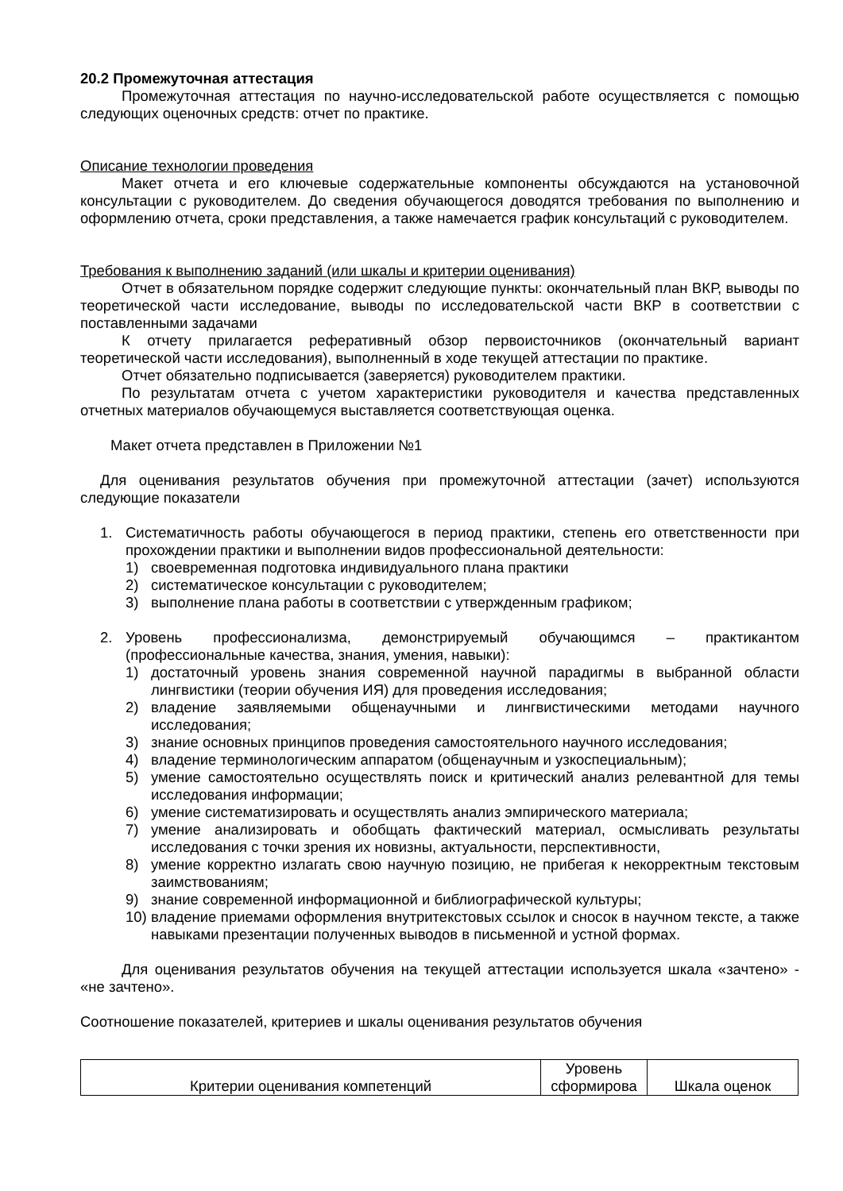20.2 Промежуточная аттестация
Промежуточная аттестация по научно-исследовательской работе осуществляется с помощью следующих оценочных средств: отчет по практике.
Описание технологии проведения
Макет отчета и его ключевые содержательные компоненты обсуждаются на установочной консультации с руководителем. До сведения обучающегося доводятся требования по выполнению и оформлению отчета, сроки представления, а также намечается график консультаций с руководителем.
Требования к выполнению заданий (или шкалы и критерии оценивания)
Отчет в обязательном порядке содержит следующие пункты: окончательный план ВКР, выводы по теоретической части исследование, выводы по исследовательской части ВКР в соответствии с поставленными задачами
К отчету прилагается реферативный обзор первоисточников (окончательный вариант теоретической части исследования), выполненный в ходе текущей аттестации по практике.
Отчет обязательно подписывается (заверяется) руководителем практики.
По результатам отчета с учетом характеристики руководителя и качества представленных отчетных материалов обучающемуся выставляется соответствующая оценка.
Макет отчета представлен в Приложении №1
Для оценивания результатов обучения при промежуточной аттестации (зачет) используются следующие показатели
1. Систематичность работы обучающегося в период практики, степень его ответственности при прохождении практики и выполнении видов профессиональной деятельности:
1) своевременная подготовка индивидуального плана практики
2) систематическое консультации с руководителем;
3) выполнение плана работы в соответствии с утвержденным графиком;
2. Уровень профессионализма, демонстрируемый обучающимся – практикантом (профессиональные качества, знания, умения, навыки):
1) достаточный уровень знания современной научной парадигмы в выбранной области лингвистики (теории обучения ИЯ) для проведения исследования;
2) владение заявляемыми общенаучными и лингвистическими методами научного исследования;
3) знание основных принципов проведения самостоятельного научного исследования;
4) владение терминологическим аппаратом (общенаучным и узкоспециальным);
5) умение самостоятельно осуществлять поиск и критический анализ релевантной для темы исследования информации;
6) умение систематизировать и осуществлять анализ эмпирического материала;
7) умение анализировать и обобщать фактический материал, осмысливать результаты исследования с точки зрения их новизны, актуальности, перспективности,
8) умение корректно излагать свою научную позицию, не прибегая к некорректным текстовым заимствованиям;
9) знание современной информационной и библиографической культуры;
10) владение приемами оформления внутритекстовых ссылок и сносок в научном тексте, а также навыками презентации полученных выводов в письменной и устной формах.
Для оценивания результатов обучения на текущей аттестации используется шкала «зачтено» - «не зачтено».
Соотношение показателей, критериев и шкалы оценивания результатов обучения
| Критерии оценивания компетенций | Уровень сформирова | Шкала оценок |